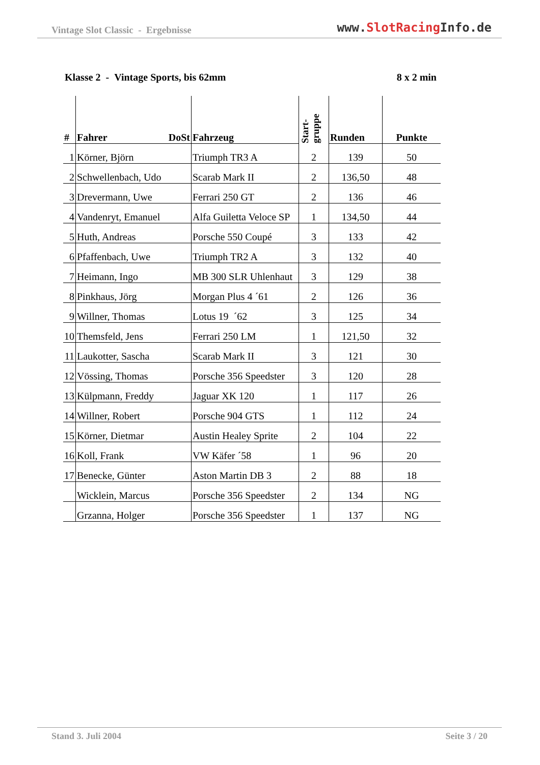Vintage Slot Classic - Ergebnisse
www.SlotRacing Info.de
Klasse 2 - Vintage Sports, bis 62mm
8 x 2 min
| # | Fahrer DoSt | Fahrzeug | Start- gruppe | Runden | Punkte |
| --- | --- | --- | --- | --- | --- |
| 1 | Körner, Björn | Triumph TR3 A | 2 | 139 | 50 |
| 2 | Schwellenbach, Udo | Scarab Mark II | 2 | 136,50 | 48 |
| 3 | Drevermann, Uwe | Ferrari 250 GT | 2 | 136 | 46 |
| 4 | Vandenryt, Emanuel | Alfa Guiletta Veloce SP | 1 | 134,50 | 44 |
| 5 | Huth, Andreas | Porsche 550 Coupé | 3 | 133 | 42 |
| 6 | Pfaffenbach, Uwe | Triumph TR2 A | 3 | 132 | 40 |
| 7 | Heimann, Ingo | MB 300 SLR Uhlenhaut | 3 | 129 | 38 |
| 8 | Pinkhaus, Jörg | Morgan Plus 4 ´61 | 2 | 126 | 36 |
| 9 | Willner, Thomas | Lotus 19 ´62 | 3 | 125 | 34 |
| 10 | Themsfeld, Jens | Ferrari 250 LM | 1 | 121,50 | 32 |
| 11 | Laukotter, Sascha | Scarab Mark II | 3 | 121 | 30 |
| 12 | Vössing, Thomas | Porsche 356 Speedster | 3 | 120 | 28 |
| 13 | Külpmann, Freddy | Jaguar XK 120 | 1 | 117 | 26 |
| 14 | Willner, Robert | Porsche 904 GTS | 1 | 112 | 24 |
| 15 | Körner, Dietmar | Austin Healey Sprite | 2 | 104 | 22 |
| 16 | Koll, Frank | VW Käfer ´58 | 1 | 96 | 20 |
| 17 | Benecke, Günter | Aston Martin DB 3 | 2 | 88 | 18 |
| | Wicklein, Marcus | Porsche 356 Speedster | 2 | 134 | NG |
| | Grzanna, Holger | Porsche 356 Speedster | 1 | 137 | NG |
Stand 3. Juli 2004 Seite 3 / 20